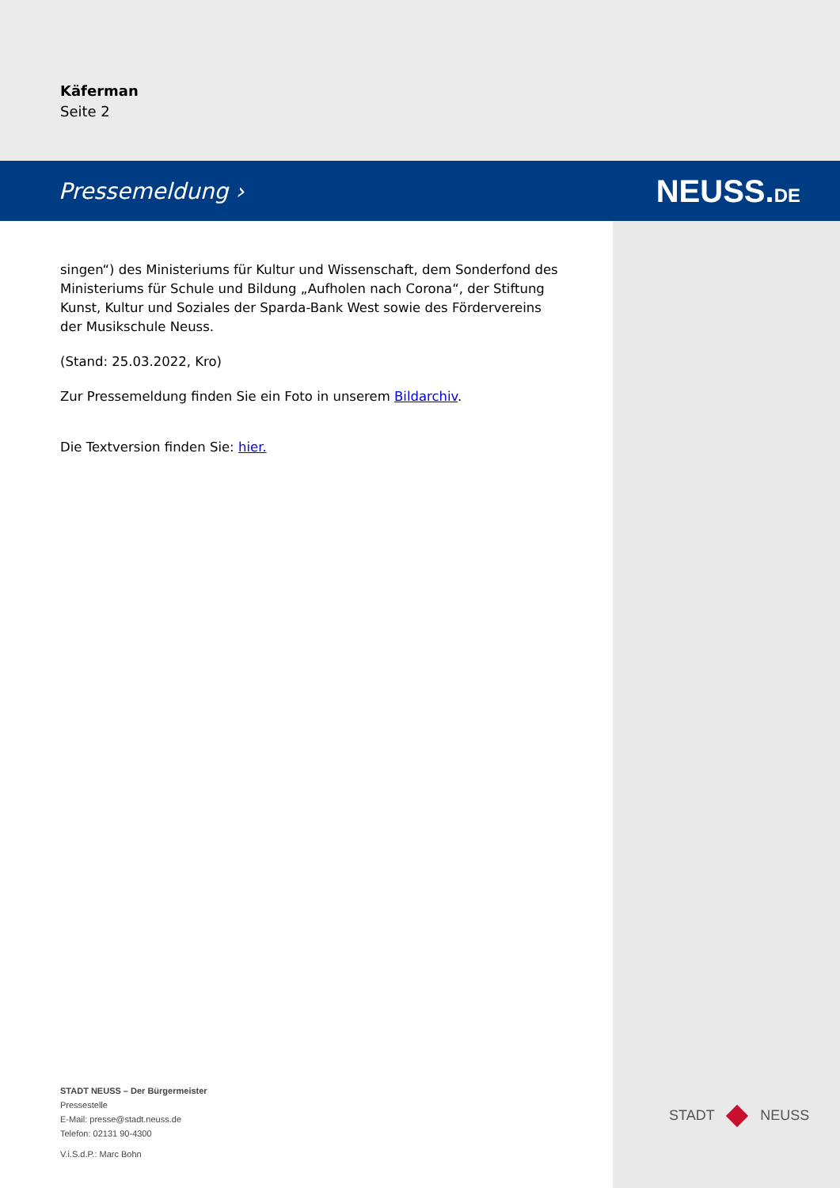Käferman
Seite 2
Pressemeldung › NEUSS.DE
singen“) des Ministeriums für Kultur und Wissenschaft, dem Sonderfond des Ministeriums für Schule und Bildung „Aufholen nach Corona“, der Stiftung Kunst, Kultur und Soziales der Sparda-Bank West sowie des Fördervereins der Musikschule Neuss.
(Stand: 25.03.2022, Kro)
Zur Pressemeldung finden Sie ein Foto in unserem Bildarchiv.
Die Textversion finden Sie: hier.
STADT NEUSS – Der Bürgermeister
Pressestelle
E-Mail: presse@stadt.neuss.de
Telefon: 02131 90-4300
V.i.S.d.P.: Marc Bohn
STADT NEUSS